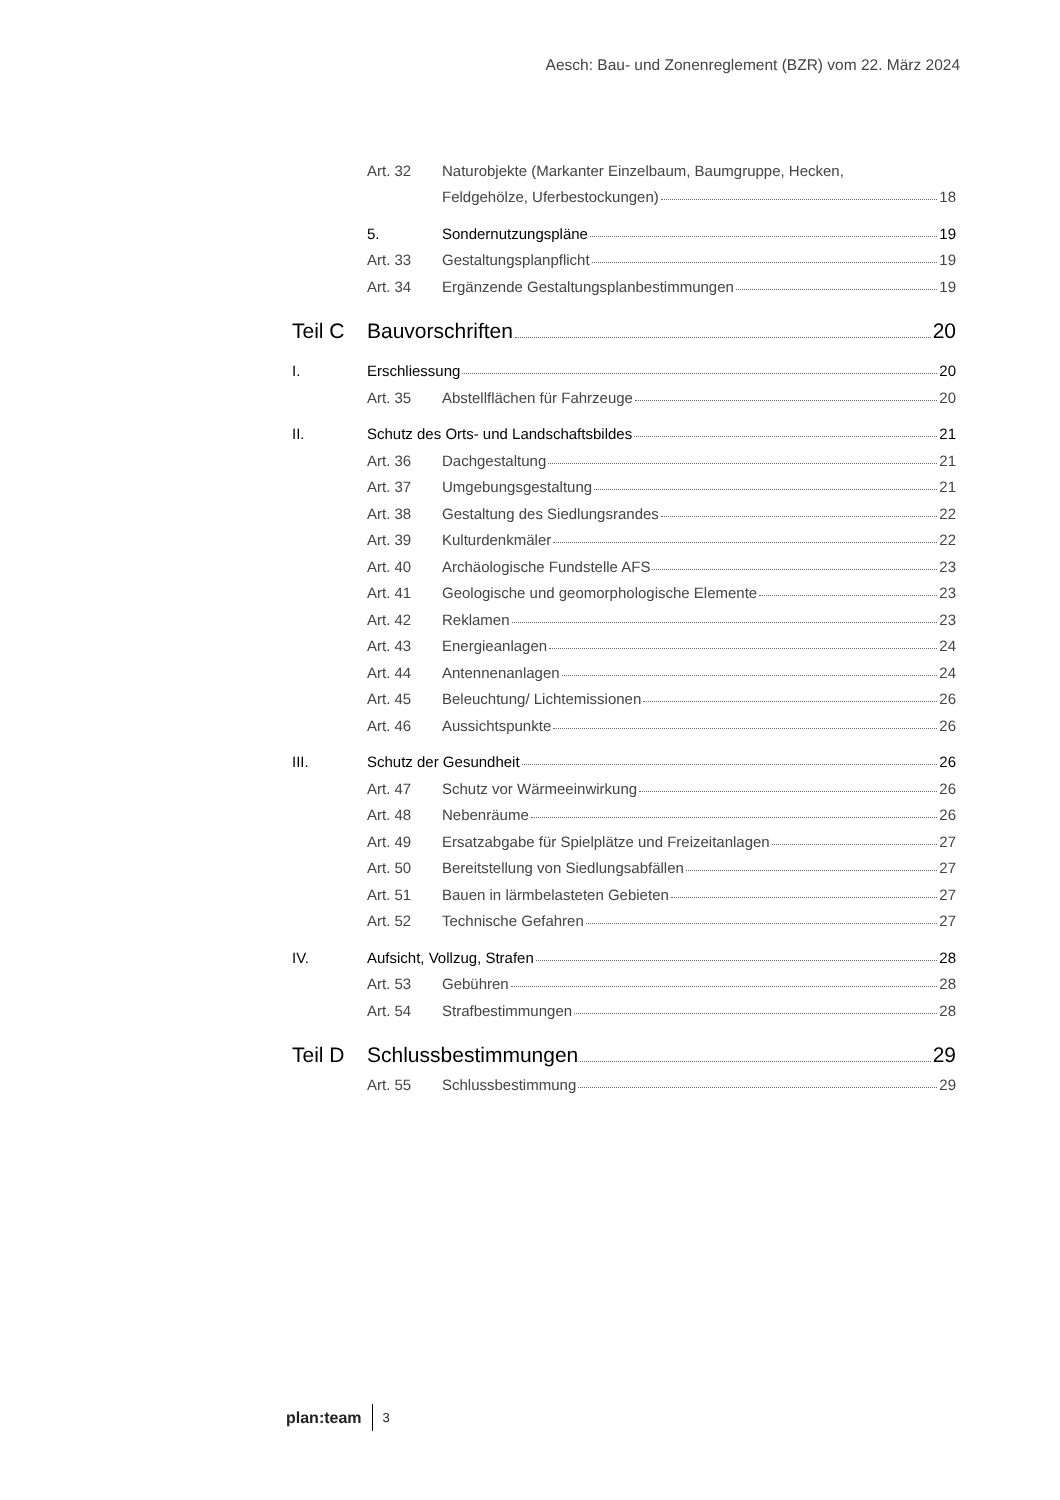Aesch: Bau- und Zonenreglement (BZR) vom 22. März 2024
Art. 32
Naturobjekte (Markanter Einzelbaum, Baumgruppe, Hecken,
Feldgehölze, Uferbestockungen) 18
5.
Sondernutzungspläne 19
Art. 33
Gestaltungsplanpflicht 19
Art. 34
Ergänzende Gestaltungsplanbestimmungen 19
Teil C
Bauvorschriften 20
I.
Erschliessung 20
Art. 35
Abstellflächen für Fahrzeuge 20
II.
Schutz des Orts- und Landschaftsbildes 21
Art. 36
Dachgestaltung 21
Art. 37
Umgebungsgestaltung 21
Art. 38
Gestaltung des Siedlungsrandes 22
Art. 39
Kulturdenkmäler 22
Art. 40
Archäologische Fundstelle AFS 23
Art. 41
Geologische und geomorphologische Elemente 23
Art. 42
Reklamen 23
Art. 43
Energieanlagen 24
Art. 44
Antennenanlagen 24
Art. 45
Beleuchtung/ Lichtemissionen 26
Art. 46
Aussichtspunkte 26
III.
Schutz der Gesundheit 26
Art. 47
Schutz vor Wärmeeinwirkung 26
Art. 48
Nebenräume 26
Art. 49
Ersatzabgabe für Spielplätze und Freizeitanlagen 27
Art. 50
Bereitstellung von Siedlungsabfällen 27
Art. 51
Bauen in lärmbelasteten Gebieten 27
Art. 52
Technische Gefahren 27
IV.
Aufsicht, Vollzug, Strafen 28
Art. 53
Gebühren 28
Art. 54
Strafbestimmungen 28
Teil D
Schlussbestimmungen 29
Art. 55
Schlussbestimmung 29
plan:team 3